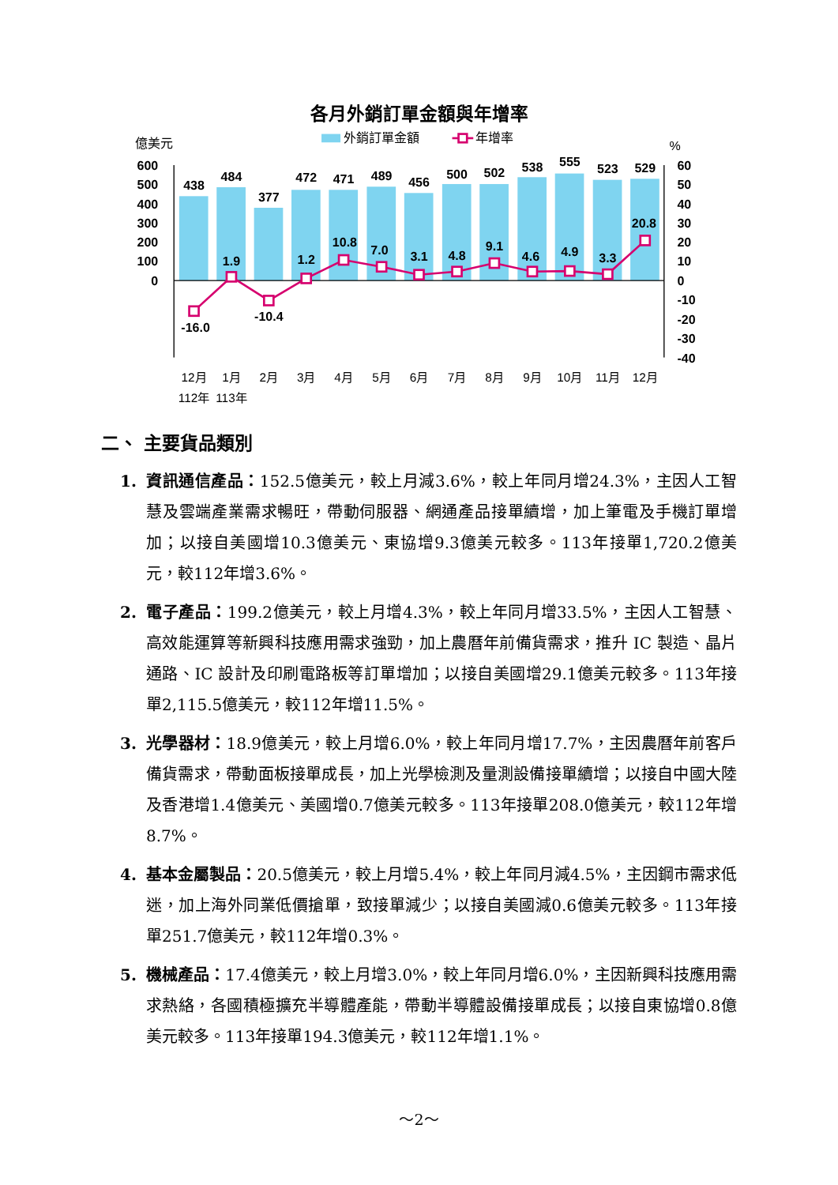各月外銷訂單金額與年增率
外銷訂單金額
年增率
億美元
%
600
500
400
300
200
100
0
60
50
40
30
20
10
0
-10
-20
-30
-40
438
484
377
472
471
489
456
500
502
538
555
523
529
-16.0
1.9
-10.4
1.2
10.8
7.0
3.1
4.8
9.1
4.6
4.9
3.3
20.8
12月
1月
2月
3月
4月
5月
6月
7月
8月
9月
10月
11月
12月
112年
113年
二、 主要貨品類別
1. 資訊通信產品：152.5億美元，較上月減3.6%，較上年同月增24.3%，主因人工智慧及雲端產業需求暢旺，帶動伺服器、網通產品接單續增，加上筆電及手機訂單增加；以接自美國增10.3億美元、東協增9.3億美元較多。113年接單1,720.2億美元，較112年增3.6%。
2. 電子產品：199.2億美元，較上月增4.3%，較上年同月增33.5%，主因人工智慧、高效能運算等新興科技應用需求強勁，加上農曆年前備貨需求，推升 IC 製造、晶片通路、IC 設計及印刷電路板等訂單增加；以接自美國增29.1億美元較多。113年接單2,115.5億美元，較112年增11.5%。
3. 光學器材：18.9億美元，較上月增6.0%，較上年同月增17.7%，主因農曆年前客戶備貨需求，帶動面板接單成長，加上光學檢測及量測設備接單續增；以接自中國大陸及香港增1.4億美元、美國增0.7億美元較多。113年接單208.0億美元，較112年增8.7%。
4. 基本金屬製品：20.5億美元，較上月增5.4%，較上年同月減4.5%，主因鋼市需求低迷，加上海外同業低價搶單，致接單減少；以接自美國減0.6億美元較多。113年接單251.7億美元，較112年增0.3%。
5. 機械產品：17.4億美元，較上月增3.0%，較上年同月增6.0%，主因新興科技應用需求熱絡，各國積極擴充半導體產能，帶動半導體設備接單成長；以接自東協增0.8億美元較多。113年接單194.3億美元，較112年增1.1%。
～2～